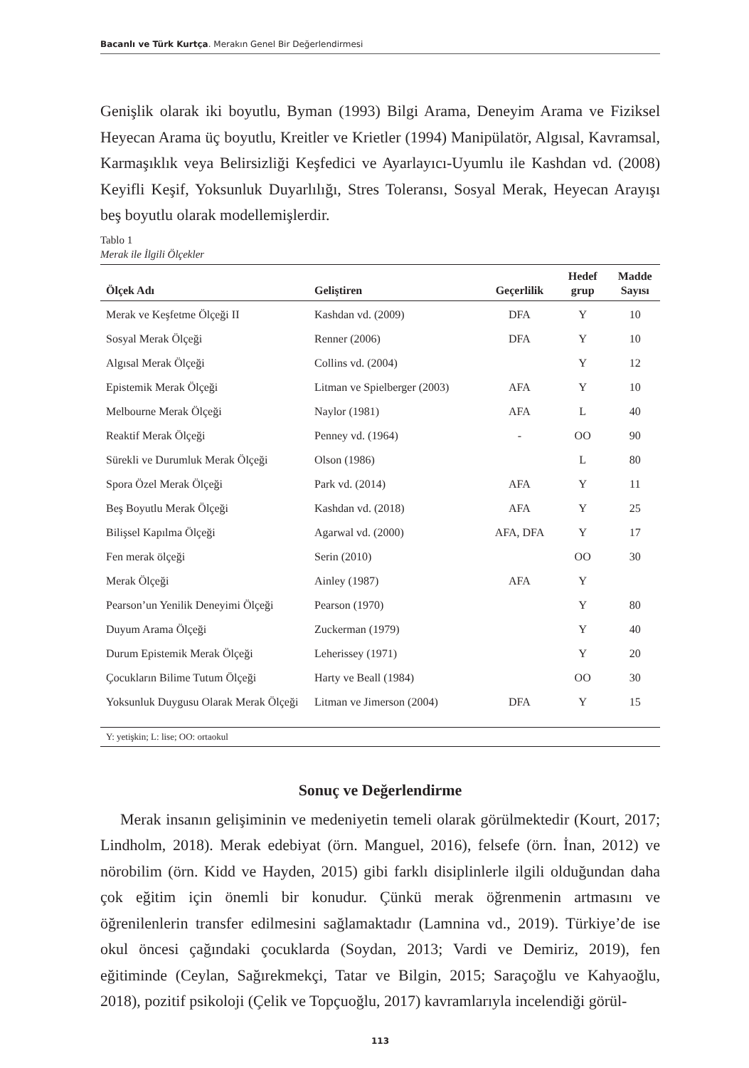Bacanlı ve Türk Kurtça. Merakın Genel Bir Değerlendirmesi
Genişlik olarak iki boyutlu, Byman (1993) Bilgi Arama, Deneyim Arama ve Fiziksel Heyecan Arama üç boyutlu, Kreitler ve Krietler (1994) Manipülatör, Algısal, Kavramsal, Karmaşıklık veya Belirsizliği Keşfedici ve Ayarlayıcı-Uyumlu ile Kashdan vd. (2008) Keyifli Keşif, Yoksunluk Duyarlılığı, Stres Toleransı, Sosyal Merak, Heyecan Arayışı beş boyutlu olarak modellemişlerdir.
Tablo 1
Merak ile İlgili Ölçekler
| Ölçek Adı | Geliştiren | Geçerlilik | Hedef grup | Madde Sayısı |
| --- | --- | --- | --- | --- |
| Merak ve Keşfetme Ölçeği II | Kashdan vd. (2009) | DFA | Y | 10 |
| Sosyal Merak Ölçeği | Renner (2006) | DFA | Y | 10 |
| Algısal Merak Ölçeği | Collins vd. (2004) | | Y | 12 |
| Epistemik Merak Ölçeği | Litman ve Spielberger (2003) | AFA | Y | 10 |
| Melbourne Merak Ölçeği | Naylor (1981) | AFA | L | 40 |
| Reaktif Merak Ölçeği | Penney vd. (1964) | - | OO | 90 |
| Sürekli ve Durumluk Merak Ölçeği | Olson (1986) | | L | 80 |
| Spora Özel Merak Ölçeği | Park vd. (2014) | AFA | Y | 11 |
| Beş Boyutlu Merak Ölçeği | Kashdan vd. (2018) | AFA | Y | 25 |
| Bilişsel Kapılma Ölçeği | Agarwal vd. (2000) | AFA, DFA | Y | 17 |
| Fen merak ölçeği | Serin (2010) | | OO | 30 |
| Merak Ölçeği | Ainley (1987) | AFA | Y | |
| Pearson’un Yenilik Deneyimi Ölçeği | Pearson (1970) | | Y | 80 |
| Duyum Arama Ölçeği | Zuckerman (1979) | | Y | 40 |
| Durum Epistemik Merak Ölçeği | Leherissey (1971) | | Y | 20 |
| Çocukların Bilime Tutum Ölçeği | Harty ve Beall (1984) | | OO | 30 |
| Yoksunluk Duygusu Olarak Merak Ölçeği | Litman ve Jimerson (2004) | DFA | Y | 15 |
| Y: yetişkin; L: lise; OO: ortaokul | | | | |
Sonuç ve Değerlendirme
Merak insanın gelişiminin ve medeniyetin temeli olarak görülmektedir (Kourt, 2017; Lindholm, 2018). Merak edebiyat (örn. Manguel, 2016), felsefe (örn. İnan, 2012) ve nörobilim (örn. Kidd ve Hayden, 2015) gibi farklı disiplinlerle ilgili olduğundan daha çok eğitim için önemli bir konudur. Çünkü merak öğrenmenin artmasını ve öğrenilenlerin transfer edilmesini sağlamaktadır (Lamnina vd., 2019). Türkiye’de ise okul öncesi çağındaki çocuklarda (Soydan, 2013; Vardi ve Demiriz, 2019), fen eğitiminde (Ceylan, Sağırekmekçi, Tatar ve Bilgin, 2015; Saraçoğlu ve Kahyaoğlu, 2018), pozitif psikoloji (Çelik ve Topçuoğlu, 2017) kavramlarıyla incelendiği görül-
113